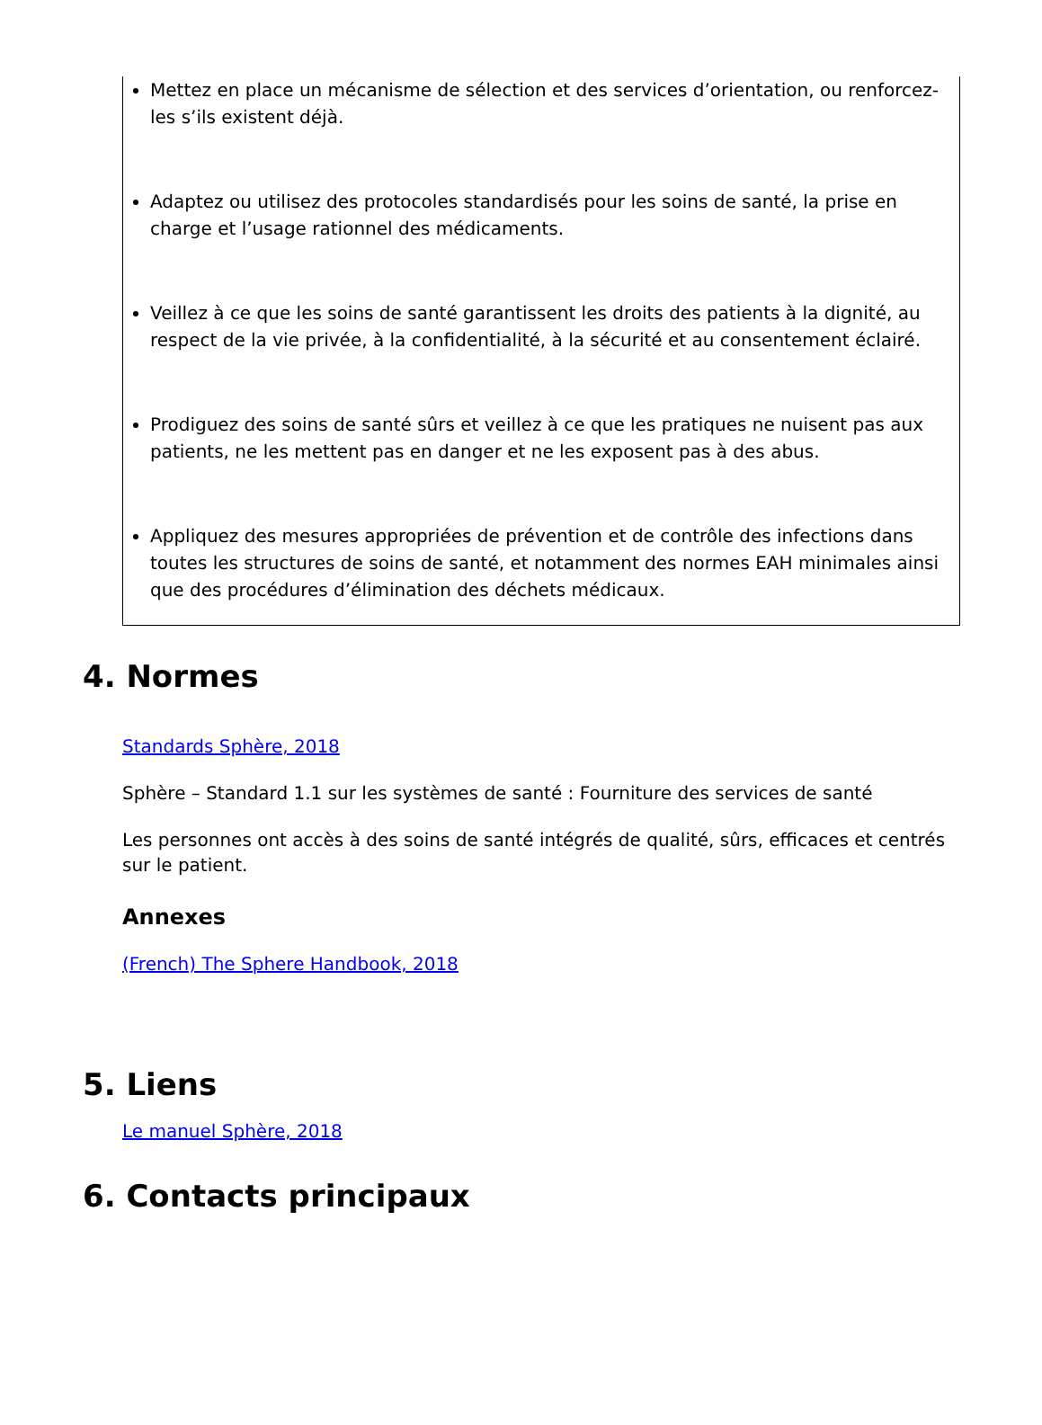Mettez en place un mécanisme de sélection et des services d’orientation, ou renforcez-les s’ils existent déjà.
Adaptez ou utilisez des protocoles standardisés pour les soins de santé, la prise en charge et l’usage rationnel des médicaments.
Veillez à ce que les soins de santé garantissent les droits des patients à la dignité, au respect de la vie privée, à la confidentialité, à la sécurité et au consentement éclairé.
Prodiguez des soins de santé sûrs et veillez à ce que les pratiques ne nuisent pas aux patients, ne les mettent pas en danger et ne les exposent pas à des abus.
Appliquez des mesures appropriées de prévention et de contrôle des infections dans toutes les structures de soins de santé, et notamment des normes EAH minimales ainsi que des procédures d’élimination des déchets médicaux.
4. Normes
Standards Sphère, 2018
Sphère – Standard 1.1 sur les systèmes de santé : Fourniture des services de santé
Les personnes ont accès à des soins de santé intégrés de qualité, sûrs, efficaces et centrés sur le patient.
Annexes
(French) The Sphere Handbook, 2018
5. Liens
Le manuel Sphère, 2018
6. Contacts principaux